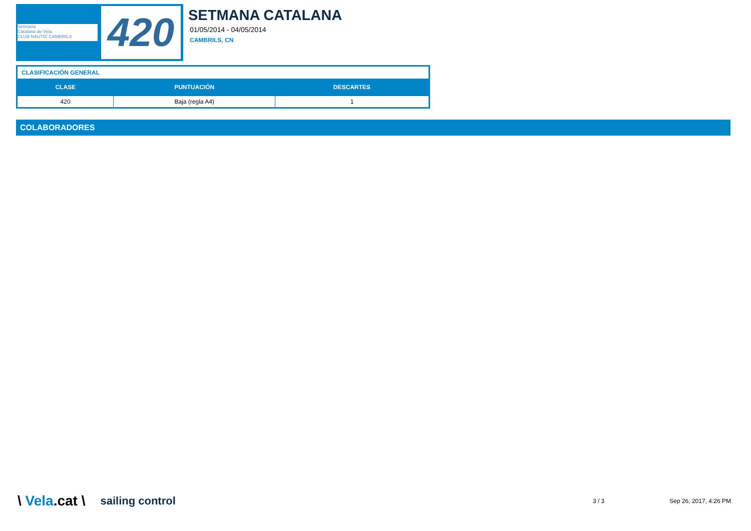Setmana
Catalana de Vela
CLUB NAUTIC CAMBRILS
420
SETMANA CATALANA
01/05/2014 - 04/05/2014
CAMBRILS, CN
| CLASIFICACIÓN GENERAL | | |
| --- | --- | --- |
| CLASE | PUNTUACIÓN | DESCARTES |
| 420 | Baja (regla A4) | 1 |
COLABORADORES
\ Vela.cat \ sailing control 3 / 3 Sep 26, 2017, 4:26 PM